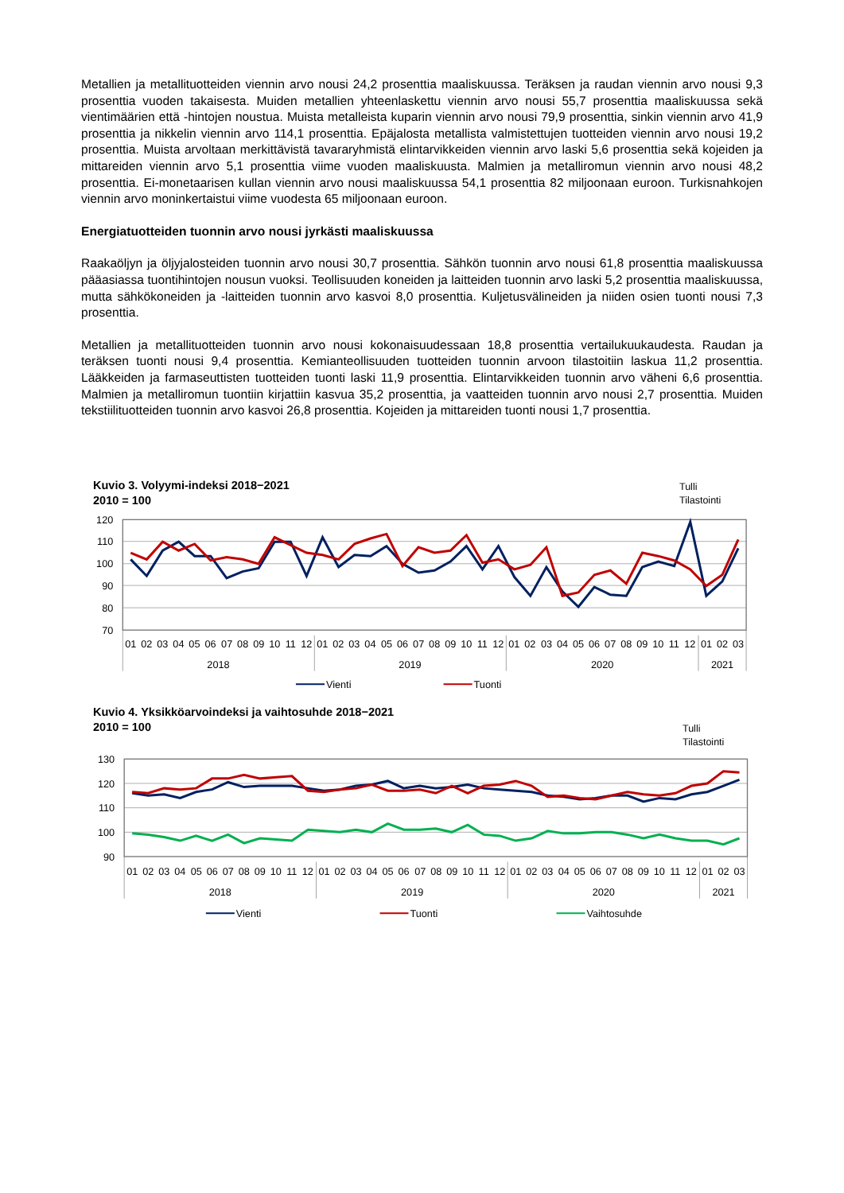Metallien ja metallituotteiden viennin arvo nousi 24,2 prosenttia maaliskuussa. Teräksen ja raudan viennin arvo nousi 9,3 prosenttia vuoden takaisesta. Muiden metallien yhteenlaskettu viennin arvo nousi 55,7 prosent­tia maaliskuussa sekä vientimäärien että -hintojen noustua. Muista metalleista kuparin viennin arvo nousi 79,9 prosenttia, sinkin viennin arvo 41,9 prosenttia ja nikkelin viennin arvo 114,1 prosenttia. Epäjalosta metallista valmistettujen tuotteiden viennin arvo nousi 19,2 prosenttia. Muista arvoltaan merkittävistä tavararyhmistä elintarvikkeiden viennin arvo laski 5,6 prosenttia sekä kojeiden ja mittareiden viennin arvo 5,1 prosenttia viime vuoden maaliskuusta. Malmien ja metalliromun viennin arvo nousi 48,2 prosenttia. Ei-monetaarisen kullan viennin arvo nousi maaliskuussa 54,1 prosenttia 82 miljoonaan euroon. Turkisnahkojen viennin arvo monin­kertaistui viime vuodesta 65 miljoonaan euroon.
Energiatuotteiden tuonnin arvo nousi jyrkästi maaliskuussa
Raakaöljyn ja öljyjalosteiden tuonnin arvo nousi 30,7 prosenttia. Sähkön tuonnin arvo nousi 61,8 prosenttia maaliskuussa pääasiassa tuontihintojen nousun vuoksi. Teollisuuden koneiden ja laitteiden tuonnin arvo laski 5,2 prosenttia maaliskuussa, mutta sähkökoneiden ja -laitteiden tuonnin arvo kasvoi 8,0 prosenttia. Kuljetus­välineiden ja niiden osien tuonti nousi 7,3 prosenttia.
Metallien ja metallituotteiden tuonnin arvo nousi kokonaisuudessaan 18,8 prosenttia vertailukuukaudesta. Raudan ja teräksen tuonti nousi 9,4 prosenttia. Kemianteollisuuden tuotteiden tuonnin arvoon tilastoitiin laskua 11,2 prosenttia. Lääkkeiden ja farmaseuttisten tuotteiden tuonti laski 11,9 prosenttia. Elintarvikkeiden tuonnin arvo väheni 6,6 prosenttia. Malmien ja metalliromun tuontiin kirjattiin kasvua 35,2 prosenttia, ja vaatteiden tuonnin arvo nousi 2,7 prosenttia. Muiden tekstiilituotteiden tuonnin arvo kasvoi 26,8 prosenttia. Kojeiden ja mittareiden tuonti nousi 1,7 prosenttia.
Kuvio 3. Volyymi-indeksi 2018−2021
2010 = 100
Tulli
Tilastointi
120
110
100
90
80
70
01
02
03
04
05
06
07
08
09
10
11
12
01
02
03
04
05
06
07
08
09
10
11
12
01
02
03
04
05
06
07
08
09
10
11
12
01
02
03
2018
2019
2020
2021
Vienti
Tuonti
Kuvio 4. Yksikköarvoindeksi ja vaihtosuhde 2018−2021
2010 = 100
Tulli
Tilastointi
130
120
110
100
90
01
02
03
04
05
06
07
08
09
10
11
12
01
02
03
04
05
06
07
08
09
10
11
12
01
02
03
04
05
06
07
08
09
10
11
12
01
02
03
2018
2019
2020
2021
Vienti
Tuonti
Vaihtosuhde